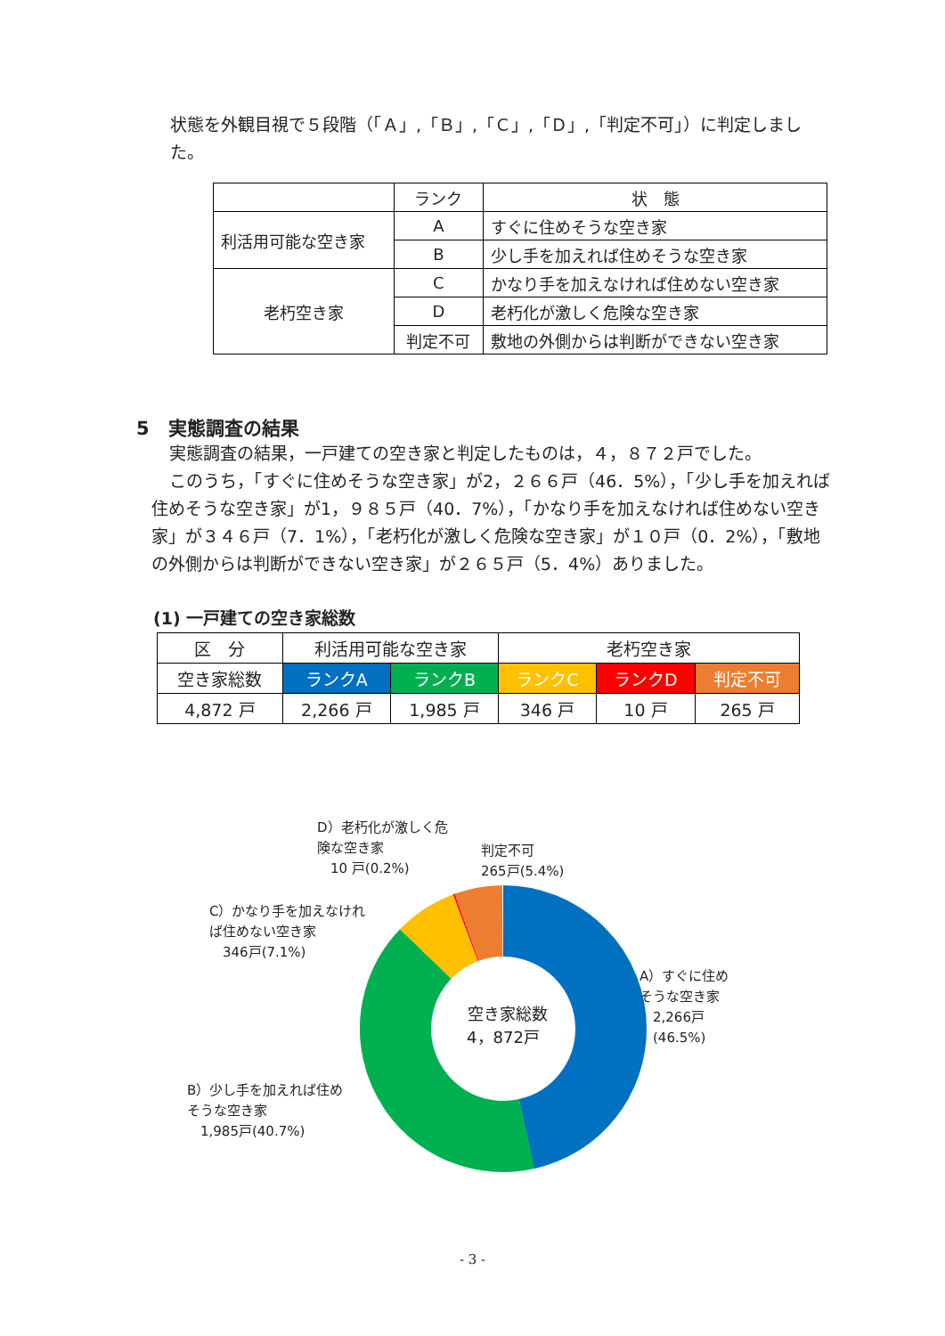状態を外観目視で５段階（「Ａ」,「Ｂ」,「Ｃ」,「Ｄ」,「判定不可」）に判定しました。
| | ランク | 状 態 |
| --- | --- | --- |
| 利活用可能な空き家 | A | すぐに住めそうな空き家 |
| | B | 少し手を加えれば住めそうな空き家 |
| 老朽空き家 | C | かなり手を加えなければ住めない空き家 |
| | D | 老朽化が激しく危険な空き家 |
| | 判定不可 | 敷地の外側からは判断ができない空き家 |
5　実態調査の結果
実態調査の結果，一戸建ての空き家と判定したものは，４，８７２戸でした。
このうち，「すぐに住めそうな空き家」が2，２６６戸（46．5%），「少し手を加えれば住めそうな空き家」が1，９８５戸（40．7%），「かなり手を加えなければ住めない空き家」が３４６戸（7．1%），「老朽化が激しく危険な空き家」が１０戸（0．2%），「敷地の外側からは判断ができない空き家」が２６５戸（5．4%）ありました。
(1) 一戸建ての空き家総数
| 区 分 | 利活用可能な空き家 | | 老朽空き家 | | |
| --- | --- | --- | --- | --- | --- |
| 空き家総数 | ランクA | ランクB | ランクC | ランクD | 判定不可 |
| 4,872 戸 | 2,266 戸 | 1,985 戸 | 346 戸 | 10 戸 | 265 戸 |
空き家総数
4，872戸
D）老朽化が激しく危
険な空き家
　10 戸(0.2%)
判定不可
265戸(5.4%)
C）かなり手を加えなけれ
ば住めない空き家
　346戸(7.1%)
A）すぐに住め
そうな空き家
　2,266戸
　(46.5%)
B）少し手を加えれば住め
そうな空き家
　1,985戸(40.7%)
- 3 -